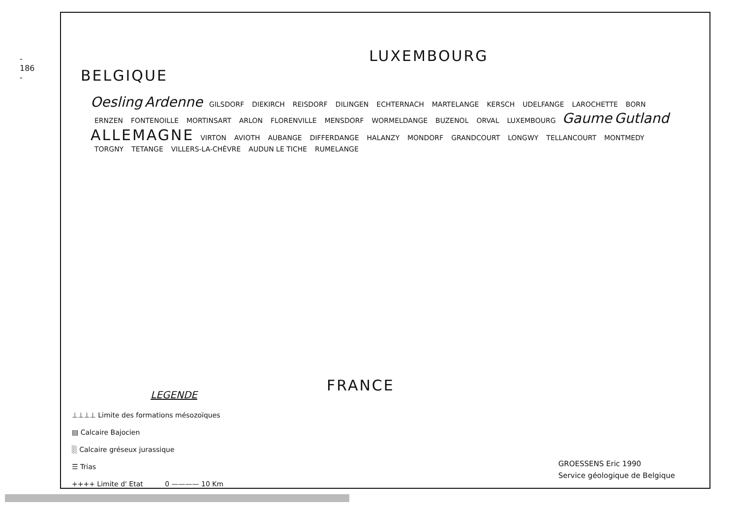- 186 -
BELGIQUE LUXEMBOURG
Oesling Ardenne GILSDORF DIEKIRCH REISDORF DILINGEN ECHTERNACH MARTELANGE KERSCH UDELFANGE LAROCHETTE BORN ERNZEN FONTENOILLE MORTINSART ARLON FLORENVILLE MENSDORF WORMELDANGE BUZENOL ORVAL LUXEMBOURG Gaume Gutland ALLEMAGNE VIRTON AVIOTH AUBANGE DIFFERDANGE HALANZY MONDORF GRANDCOURT LONGWY TELLANCOURT MONTMEDY TORGNY TETANGE VILLERS-LA-CHÈVRE AUDUN LE TICHE RUMELANGE
FRANCE
LEGENDE
⊥⊥⊥⊥ Limite des formations mésozoïques
▤ Calcaire Bajocien
░ Calcaire gréseux jurassique
☰ Trias
++++ Limite d' Etat 0 ———— 10 Km
GROESSENS Eric 1990
Service géologique de Belgique